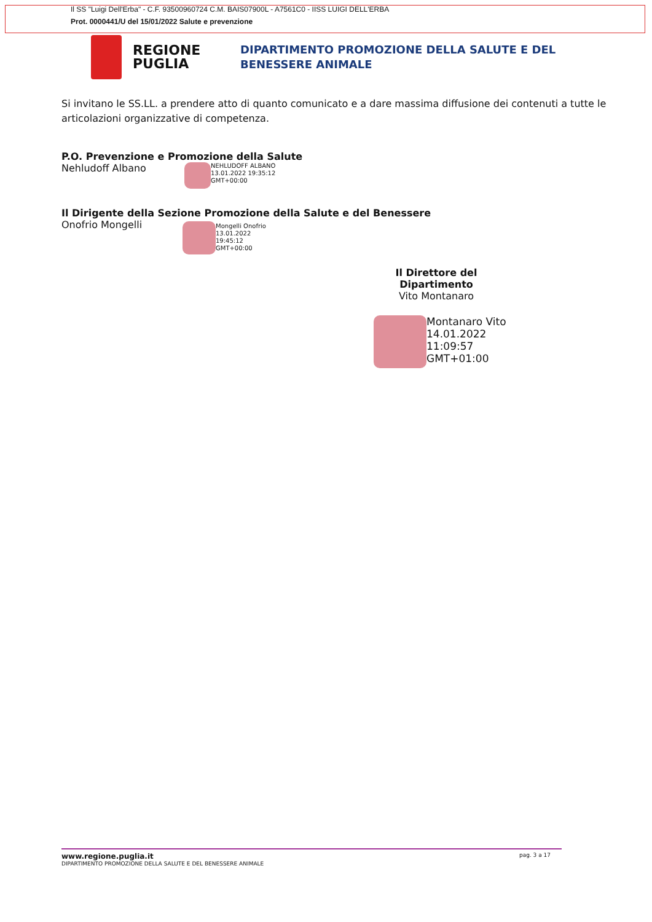Il SS "Luigi Dell'Erba" - C.F. 93500960724 C.M. BAIS07900L - A7561C0 - IISS LUIGI DELL'ERBA
Prot. 0000441/U del 15/01/2022 Salute e prevenzione
REGIONE PUGLIA
DIPARTIMENTO PROMOZIONE DELLA SALUTE E DEL
BENESSERE ANIMALE
Si invitano le SS.LL. a prendere atto di quanto comunicato e a dare massima diffusione dei contenuti a tutte le articolazioni organizzative di competenza.
P.O. Prevenzione e Promozione della Salute
Nehludoff Albano
NEHLUDOFF ALBANO
13.01.2022 19:35:12
GMT+00:00
Il Dirigente della Sezione Promozione della Salute e del Benessere
Onofrio Mongelli
Mongelli Onofrio
13.01.2022
19:45:12
GMT+00:00
Il Direttore del Dipartimento
Vito Montanaro
Montanaro Vito
14.01.2022
11:09:57
GMT+01:00
www.regione.puglia.it pag. 3 a 17
DIPARTIMENTO PROMOZIONE DELLA SALUTE E DEL BENESSERE ANIMALE